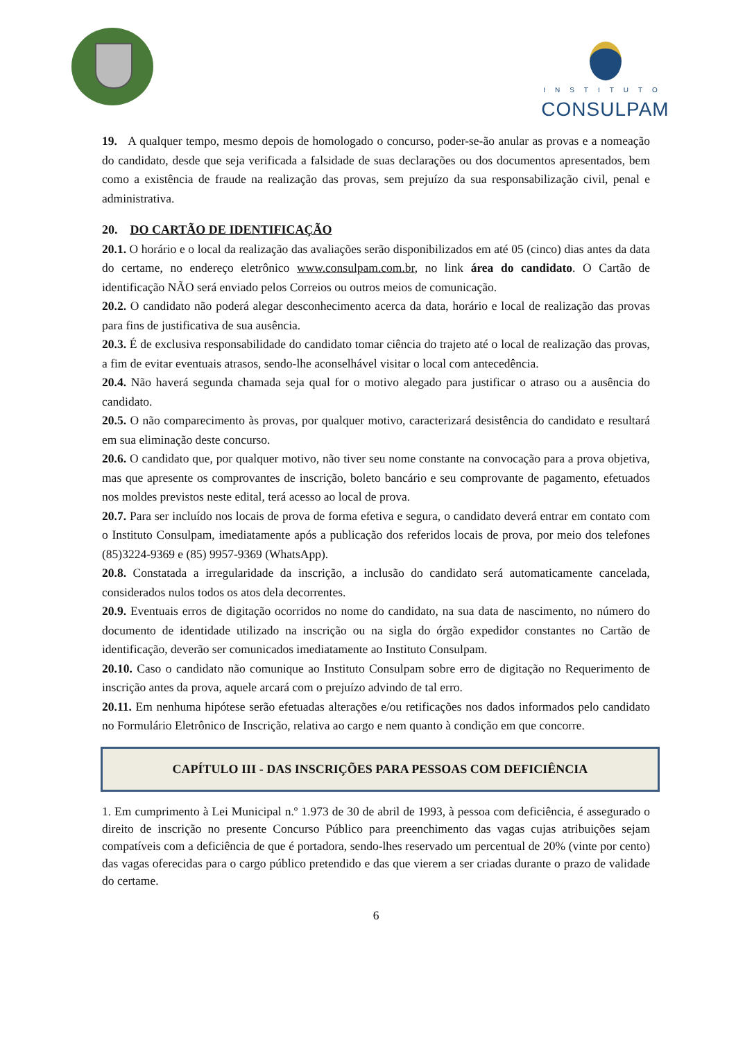INSTITUTO
CONSULPAM
19. A qualquer tempo, mesmo depois de homologado o concurso, poder-se-ão anular as provas e a nomeação do candidato, desde que seja verificada a falsidade de suas declarações ou dos documentos apresentados, bem como a existência de fraude na realização das provas, sem prejuízo da sua responsabilização civil, penal e administrativa.
20. DO CARTÃO DE IDENTIFICAÇÃO
20.1. O horário e o local da realização das avaliações serão disponibilizados em até 05 (cinco) dias antes da data do certame, no endereço eletrônico www.consulpam.com.br, no link área do candidato. O Cartão de identificação NÃO será enviado pelos Correios ou outros meios de comunicação.
20.2. O candidato não poderá alegar desconhecimento acerca da data, horário e local de realização das provas para fins de justificativa de sua ausência.
20.3. É de exclusiva responsabilidade do candidato tomar ciência do trajeto até o local de realização das provas, a fim de evitar eventuais atrasos, sendo-lhe aconselhável visitar o local com antecedência.
20.4. Não haverá segunda chamada seja qual for o motivo alegado para justificar o atraso ou a ausência do candidato.
20.5. O não comparecimento às provas, por qualquer motivo, caracterizará desistência do candidato e resultará em sua eliminação deste concurso.
20.6. O candidato que, por qualquer motivo, não tiver seu nome constante na convocação para a prova objetiva, mas que apresente os comprovantes de inscrição, boleto bancário e seu comprovante de pagamento, efetuados nos moldes previstos neste edital, terá acesso ao local de prova.
20.7. Para ser incluído nos locais de prova de forma efetiva e segura, o candidato deverá entrar em contato com o Instituto Consulpam, imediatamente após a publicação dos referidos locais de prova, por meio dos telefones (85)3224-9369 e (85) 9957-9369 (WhatsApp).
20.8. Constatada a irregularidade da inscrição, a inclusão do candidato será automaticamente cancelada, considerados nulos todos os atos dela decorrentes.
20.9. Eventuais erros de digitação ocorridos no nome do candidato, na sua data de nascimento, no número do documento de identidade utilizado na inscrição ou na sigla do órgão expedidor constantes no Cartão de identificação, deverão ser comunicados imediatamente ao Instituto Consulpam.
20.10. Caso o candidato não comunique ao Instituto Consulpam sobre erro de digitação no Requerimento de inscrição antes da prova, aquele arcará com o prejuízo advindo de tal erro.
20.11. Em nenhuma hipótese serão efetuadas alterações e/ou retificações nos dados informados pelo candidato no Formulário Eletrônico de Inscrição, relativa ao cargo e nem quanto à condição em que concorre.
CAPÍTULO III - DAS INSCRIÇÕES PARA PESSOAS COM DEFICIÊNCIA
1. Em cumprimento à Lei Municipal n.º 1.973 de 30 de abril de 1993, à pessoa com deficiência, é assegurado o direito de inscrição no presente Concurso Público para preenchimento das vagas cujas atribuições sejam compatíveis com a deficiência de que é portadora, sendo-lhes reservado um percentual de 20% (vinte por cento) das vagas oferecidas para o cargo público pretendido e das que vierem a ser criadas durante o prazo de validade do certame.
6